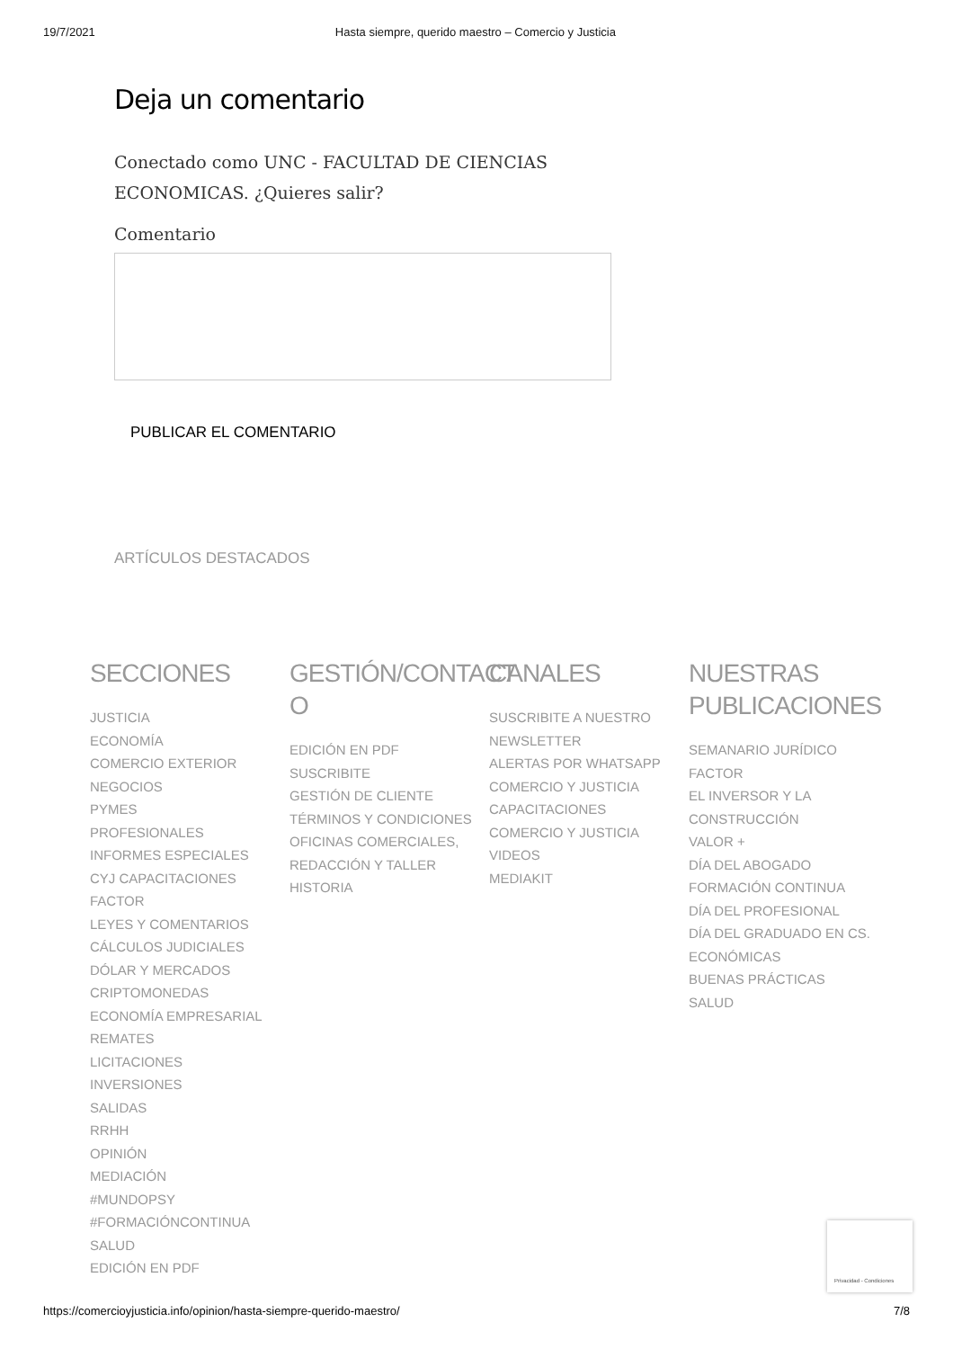19/7/2021 Hasta siempre, querido maestro – Comercio y Justicia
Deja un comentario
Conectado como UNC - FACULTAD DE CIENCIAS ECONOMICAS. ¿Quieres salir?
Comentario
PUBLICAR EL COMENTARIO
ARTÍCULOS DESTACADOS
SECCIONES
JUSTICIA
ECONOMÍA
COMERCIO EXTERIOR
NEGOCIOS
PYMES
PROFESIONALES
INFORMES ESPECIALES
CYJ CAPACITACIONES
FACTOR
LEYES Y COMENTARIOS
CÁLCULOS JUDICIALES
DÓLAR Y MERCADOS
CRIPTOMONEDAS
ECONOMÍA EMPRESARIAL
REMATES
LICITACIONES
INVERSIONES
SALIDAS
RRHH
OPINIÓN
MEDIACIÓN
#MUNDOPSY
#FORMACIÓNCONTINUA
SALUD
EDICIÓN EN PDF
GESTIÓN/CONTACT O
EDICIÓN EN PDF
SUSCRIBITE
GESTIÓN DE CLIENTE
TÉRMINOS Y CONDICIONES
OFICINAS COMERCIALES, REDACCIÓN Y TALLER
HISTORIA
CANALES
SUSCRIBITE A NUESTRO NEWSLETTER
ALERTAS POR WHATSAPP
COMERCIO Y JUSTICIA CAPACITACIONES
COMERCIO Y JUSTICIA VIDEOS
MEDIAKIT
NUESTRAS PUBLICACIONES
SEMANARIO JURÍDICO
FACTOR
EL INVERSOR Y LA CONSTRUCCIÓN
VALOR +
DÍA DEL ABOGADO
FORMACIÓN CONTINUA
DÍA DEL PROFESIONAL
DÍA DEL GRADUADO EN CS. ECONÓMICAS
BUENAS PRÁCTICAS
SALUD
Privacidad - Condiciones
https://comercioyjusticia.info/opinion/hasta-siempre-querido-maestro/ 7/8